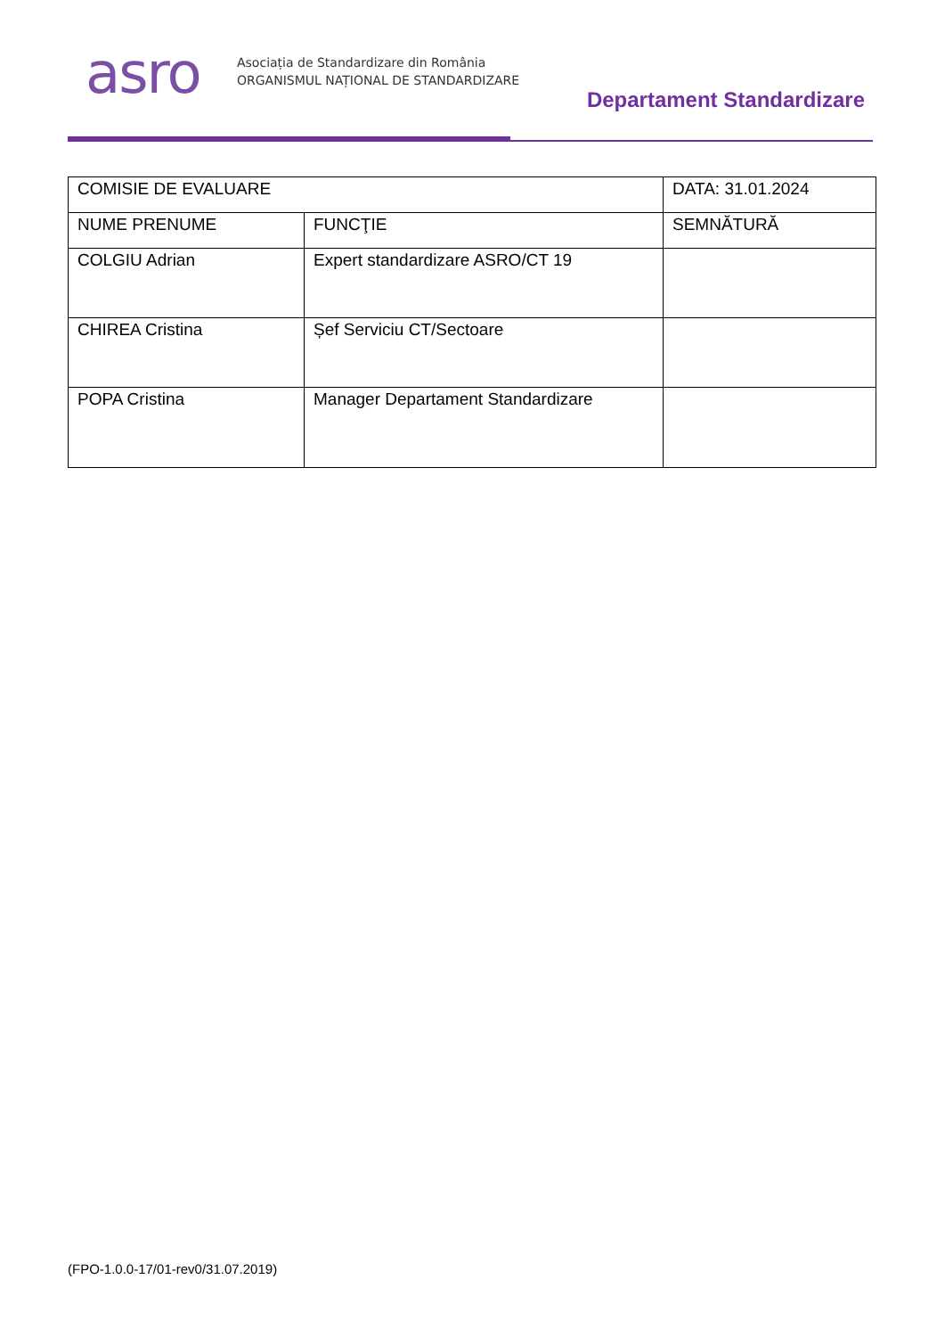asro
Asociația de Standardizare din România
ORGANISMUL NAȚIONAL DE STANDARDIZARE
Departament Standardizare
| COMISIE DE EVALUARE | | DATA: 31.01.2024 |
| NUME PRENUME | FUNCŢIE | SEMNĂTURĂ |
| COLGIU Adrian | Expert standardizare ASRO/CT 19 | |
| CHIREA Cristina | Șef Serviciu CT/Sectoare | |
| POPA Cristina | Manager Departament Standardizare | |
(FPO-1.0.0-17/01-rev0/31.07.2019)